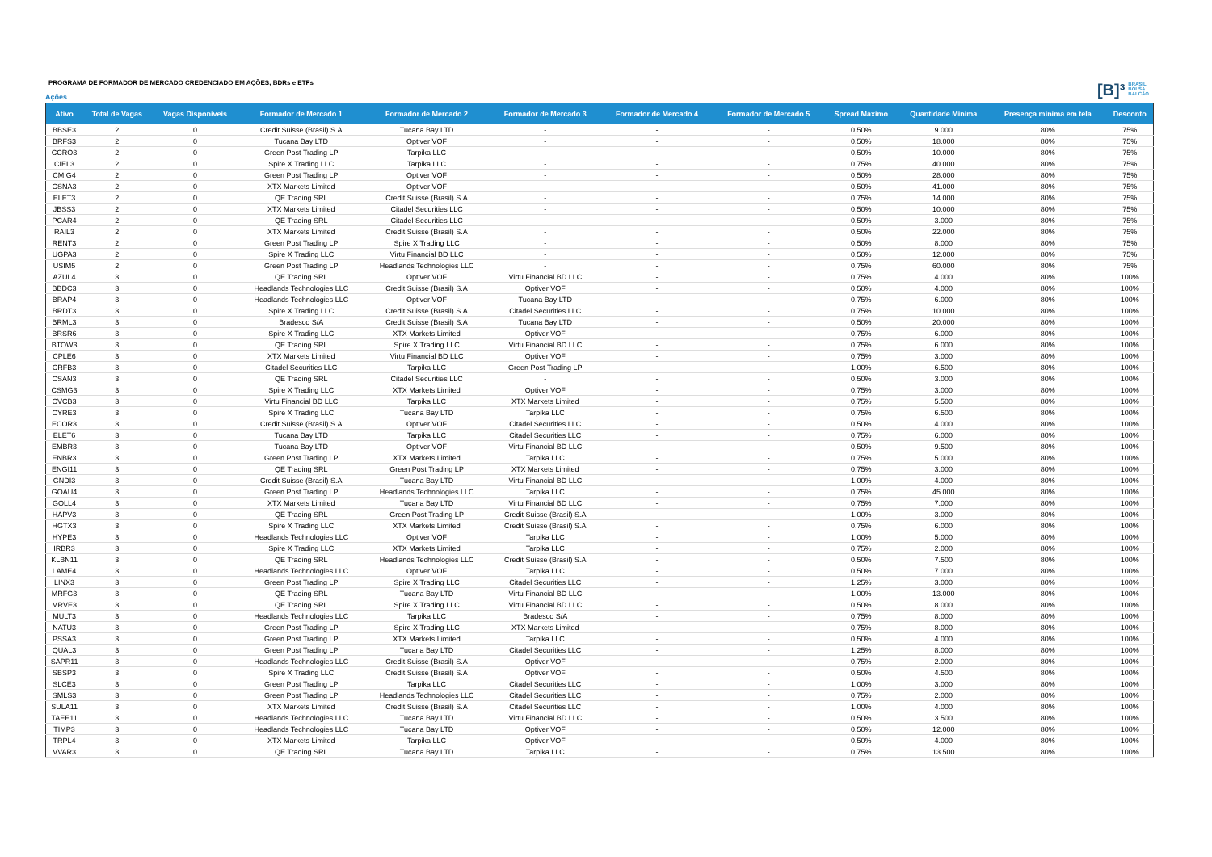PROGRAMA DE FORMADOR DE MERCADO CREDENCIADO EM AÇÕES, BDRs e ETFs
[B]³ BRASIL
BOLSA
BALCÃO
Ações
| Ativo | Total de Vagas | Vagas Disponíveis | Formador de Mercado 1 | Formador de Mercado 2 | Formador de Mercado 3 | Formador de Mercado 4 | Formador de Mercado 5 | Spread Máximo | Quantidade Mínima | Presença mínima em tela | Desconto |
| --- | --- | --- | --- | --- | --- | --- | --- | --- | --- | --- | --- |
| BBSE3 | 2 | 0 | Credit Suisse (Brasil) S.A | Tucana Bay LTD | - | - | - | 0,50% | 9.000 | 80% | 75% |
| BRFS3 | 2 | 0 | Tucana Bay LTD | Optiver VOF | - | - | - | 0,50% | 18.000 | 80% | 75% |
| CCRO3 | 2 | 0 | Green Post Trading LP | Tarpika LLC | - | - | - | 0,50% | 10.000 | 80% | 75% |
| CIEL3 | 2 | 0 | Spire X Trading LLC | Tarpika LLC | - | - | - | 0,75% | 40.000 | 80% | 75% |
| CMIG4 | 2 | 0 | Green Post Trading LP | Optiver VOF | - | - | - | 0,50% | 28.000 | 80% | 75% |
| CSNA3 | 2 | 0 | XTX Markets Limited | Optiver VOF | - | - | - | 0,50% | 41.000 | 80% | 75% |
| ELET3 | 2 | 0 | QE Trading SRL | Credit Suisse (Brasil) S.A | - | - | - | 0,75% | 14.000 | 80% | 75% |
| JBSS3 | 2 | 0 | XTX Markets Limited | Citadel Securities LLC | - | - | - | 0,50% | 10.000 | 80% | 75% |
| PCAR4 | 2 | 0 | QE Trading SRL | Citadel Securities LLC | - | - | - | 0,50% | 3.000 | 80% | 75% |
| RAIL3 | 2 | 0 | XTX Markets Limited | Credit Suisse (Brasil) S.A | - | - | - | 0,50% | 22.000 | 80% | 75% |
| RENT3 | 2 | 0 | Green Post Trading LP | Spire X Trading LLC | - | - | - | 0,50% | 8.000 | 80% | 75% |
| UGPA3 | 2 | 0 | Spire X Trading LLC | Virtu Financial BD LLC | - | - | - | 0,50% | 12.000 | 80% | 75% |
| USIM5 | 2 | 0 | Green Post Trading LP | Headlands Technologies LLC | - | - | - | 0,75% | 60.000 | 80% | 75% |
| AZUL4 | 3 | 0 | QE Trading SRL | Optiver VOF | Virtu Financial BD LLC | - | - | 0,75% | 4.000 | 80% | 100% |
| BBDC3 | 3 | 0 | Headlands Technologies LLC | Credit Suisse (Brasil) S.A | Optiver VOF | - | - | 0,50% | 4.000 | 80% | 100% |
| BRAP4 | 3 | 0 | Headlands Technologies LLC | Optiver VOF | Tucana Bay LTD | - | - | 0,75% | 6.000 | 80% | 100% |
| BRDT3 | 3 | 0 | Spire X Trading LLC | Credit Suisse (Brasil) S.A | Citadel Securities LLC | - | - | 0,75% | 10.000 | 80% | 100% |
| BRML3 | 3 | 0 | Bradesco S/A | Credit Suisse (Brasil) S.A | Tucana Bay LTD | - | - | 0,50% | 20.000 | 80% | 100% |
| BRSR6 | 3 | 0 | Spire X Trading LLC | XTX Markets Limited | Optiver VOF | - | - | 0,75% | 6.000 | 80% | 100% |
| BTOW3 | 3 | 0 | QE Trading SRL | Spire X Trading LLC | Virtu Financial BD LLC | - | - | 0,75% | 6.000 | 80% | 100% |
| CPLE6 | 3 | 0 | XTX Markets Limited | Virtu Financial BD LLC | Optiver VOF | - | - | 0,75% | 3.000 | 80% | 100% |
| CRFB3 | 3 | 0 | Citadel Securities LLC | Tarpika LLC | Green Post Trading LP | - | - | 1,00% | 6.500 | 80% | 100% |
| CSAN3 | 3 | 0 | QE Trading SRL | Citadel Securities LLC | - | - | - | 0,50% | 3.000 | 80% | 100% |
| CSMG3 | 3 | 0 | Spire X Trading LLC | XTX Markets Limited | Optiver VOF | - | - | 0,75% | 3.000 | 80% | 100% |
| CVCB3 | 3 | 0 | Virtu Financial BD LLC | Tarpika LLC | XTX Markets Limited | - | - | 0,75% | 5.500 | 80% | 100% |
| CYRE3 | 3 | 0 | Spire X Trading LLC | Tucana Bay LTD | Tarpika LLC | - | - | 0,75% | 6.500 | 80% | 100% |
| ECOR3 | 3 | 0 | Credit Suisse (Brasil) S.A | Optiver VOF | Citadel Securities LLC | - | - | 0,50% | 4.000 | 80% | 100% |
| ELET6 | 3 | 0 | Tucana Bay LTD | Tarpika LLC | Citadel Securities LLC | - | - | 0,75% | 6.000 | 80% | 100% |
| EMBR3 | 3 | 0 | Tucana Bay LTD | Optiver VOF | Virtu Financial BD LLC | - | - | 0,50% | 9.500 | 80% | 100% |
| ENBR3 | 3 | 0 | Green Post Trading LP | XTX Markets Limited | Tarpika LLC | - | - | 0,75% | 5.000 | 80% | 100% |
| ENGI11 | 3 | 0 | QE Trading SRL | Green Post Trading LP | XTX Markets Limited | - | - | 0,75% | 3.000 | 80% | 100% |
| GNDI3 | 3 | 0 | Credit Suisse (Brasil) S.A | Tucana Bay LTD | Virtu Financial BD LLC | - | - | 1,00% | 4.000 | 80% | 100% |
| GOAU4 | 3 | 0 | Green Post Trading LP | Headlands Technologies LLC | Tarpika LLC | - | - | 0,75% | 45.000 | 80% | 100% |
| GOLL4 | 3 | 0 | XTX Markets Limited | Tucana Bay LTD | Virtu Financial BD LLC | - | - | 0,75% | 7.000 | 80% | 100% |
| HAPV3 | 3 | 0 | QE Trading SRL | Green Post Trading LP | Credit Suisse (Brasil) S.A | - | - | 1,00% | 3.000 | 80% | 100% |
| HGTX3 | 3 | 0 | Spire X Trading LLC | XTX Markets Limited | Credit Suisse (Brasil) S.A | - | - | 0,75% | 6.000 | 80% | 100% |
| HYPE3 | 3 | 0 | Headlands Technologies LLC | Optiver VOF | Tarpika LLC | - | - | 1,00% | 5.000 | 80% | 100% |
| IRBR3 | 3 | 0 | Spire X Trading LLC | XTX Markets Limited | Tarpika LLC | - | - | 0,75% | 2.000 | 80% | 100% |
| KLBN11 | 3 | 0 | QE Trading SRL | Headlands Technologies LLC | Credit Suisse (Brasil) S.A | - | - | 0,50% | 7.500 | 80% | 100% |
| LAME4 | 3 | 0 | Headlands Technologies LLC | Optiver VOF | Tarpika LLC | - | - | 0,50% | 7.000 | 80% | 100% |
| LINX3 | 3 | 0 | Green Post Trading LP | Spire X Trading LLC | Citadel Securities LLC | - | - | 1,25% | 3.000 | 80% | 100% |
| MRFG3 | 3 | 0 | QE Trading SRL | Tucana Bay LTD | Virtu Financial BD LLC | - | - | 1,00% | 13.000 | 80% | 100% |
| MRVE3 | 3 | 0 | QE Trading SRL | Spire X Trading LLC | Virtu Financial BD LLC | - | - | 0,50% | 8.000 | 80% | 100% |
| MULT3 | 3 | 0 | Headlands Technologies LLC | Tarpika LLC | Bradesco S/A | - | - | 0,75% | 8.000 | 80% | 100% |
| NATU3 | 3 | 0 | Green Post Trading LP | Spire X Trading LLC | XTX Markets Limited | - | - | 0,75% | 8.000 | 80% | 100% |
| PSSA3 | 3 | 0 | Green Post Trading LP | XTX Markets Limited | Tarpika LLC | - | - | 0,50% | 4.000 | 80% | 100% |
| QUAL3 | 3 | 0 | Green Post Trading LP | Tucana Bay LTD | Citadel Securities LLC | - | - | 1,25% | 8.000 | 80% | 100% |
| SAPR11 | 3 | 0 | Headlands Technologies LLC | Credit Suisse (Brasil) S.A | Optiver VOF | - | - | 0,75% | 2.000 | 80% | 100% |
| SBSP3 | 3 | 0 | Spire X Trading LLC | Credit Suisse (Brasil) S.A | Optiver VOF | - | - | 0,50% | 4.500 | 80% | 100% |
| SLCE3 | 3 | 0 | Green Post Trading LP | Tarpika LLC | Citadel Securities LLC | - | - | 1,00% | 3.000 | 80% | 100% |
| SMLS3 | 3 | 0 | Green Post Trading LP | Headlands Technologies LLC | Citadel Securities LLC | - | - | 0,75% | 2.000 | 80% | 100% |
| SULA11 | 3 | 0 | XTX Markets Limited | Credit Suisse (Brasil) S.A | Citadel Securities LLC | - | - | 1,00% | 4.000 | 80% | 100% |
| TAEE11 | 3 | 0 | Headlands Technologies LLC | Tucana Bay LTD | Virtu Financial BD LLC | - | - | 0,50% | 3.500 | 80% | 100% |
| TIMP3 | 3 | 0 | Headlands Technologies LLC | Tucana Bay LTD | Optiver VOF | - | - | 0,50% | 12.000 | 80% | 100% |
| TRPL4 | 3 | 0 | XTX Markets Limited | Tarpika LLC | Optiver VOF | - | - | 0,50% | 4.000 | 80% | 100% |
| VVAR3 | 3 | 0 | QE Trading SRL | Tucana Bay LTD | Tarpika LLC | - | - | 0,75% | 13.500 | 80% | 100% |